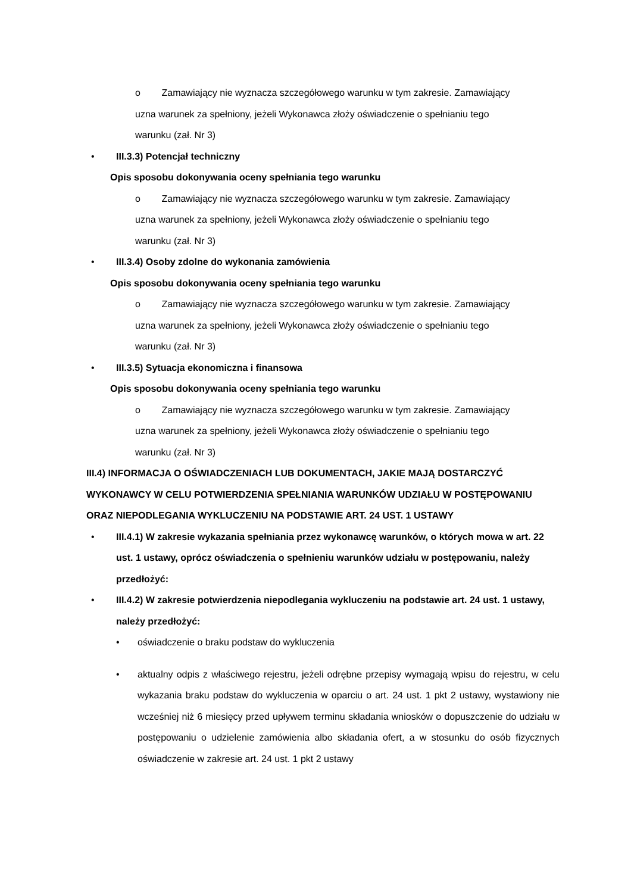o Zamawiający nie wyznacza szczegółowego warunku w tym zakresie. Zamawiający
uzna warunek za spełniony, jeżeli Wykonawca złoży oświadczenie o spełnianiu tego
warunku (zał. Nr 3)
• III.3.3) Potencjał techniczny
Opis sposobu dokonywania oceny spełniania tego warunku
o Zamawiający nie wyznacza szczegółowego warunku w tym zakresie. Zamawiający
uzna warunek za spełniony, jeżeli Wykonawca złoży oświadczenie o spełnianiu tego
warunku (zał. Nr 3)
• III.3.4) Osoby zdolne do wykonania zamówienia
Opis sposobu dokonywania oceny spełniania tego warunku
o Zamawiający nie wyznacza szczegółowego warunku w tym zakresie. Zamawiający
uzna warunek za spełniony, jeżeli Wykonawca złoży oświadczenie o spełnianiu tego
warunku (zał. Nr 3)
• III.3.5) Sytuacja ekonomiczna i finansowa
Opis sposobu dokonywania oceny spełniania tego warunku
o Zamawiający nie wyznacza szczegółowego warunku w tym zakresie. Zamawiający
uzna warunek za spełniony, jeżeli Wykonawca złoży oświadczenie o spełnianiu tego
warunku (zał. Nr 3)
III.4) INFORMACJA O OŚWIADCZENIACH LUB DOKUMENTACH, JAKIE MAJĄ DOSTARCZYĆ WYKONAWCY W CELU POTWIERDZENIA SPEŁNIANIA WARUNKÓW UDZIAŁU W POSTĘPOWANIU ORAZ NIEPODLEGANIA WYKLUCZENIU NA PODSTAWIE ART. 24 UST. 1 USTAWY
• III.4.1) W zakresie wykazania spełniania przez wykonawcę warunków, o których mowa w art. 22 ust. 1 ustawy, oprócz oświadczenia o spełnieniu warunków udziału w postępowaniu, należy przedłożyć:
• III.4.2) W zakresie potwierdzenia niepodlegania wykluczeniu na podstawie art. 24 ust. 1 ustawy, należy przedłożyć:
• oświadczenie o braku podstaw do wykluczenia
• aktualny odpis z właściwego rejestru, jeżeli odrębne przepisy wymagają wpisu do rejestru, w celu wykazania braku podstaw do wykluczenia w oparciu o art. 24 ust. 1 pkt 2 ustawy, wystawiony nie wcześniej niż 6 miesięcy przed upływem terminu składania wniosków o dopuszczenie do udziału w postępowaniu o udzielenie zamówienia albo składania ofert, a w stosunku do osób fizycznych oświadczenie w zakresie art. 24 ust. 1 pkt 2 ustawy